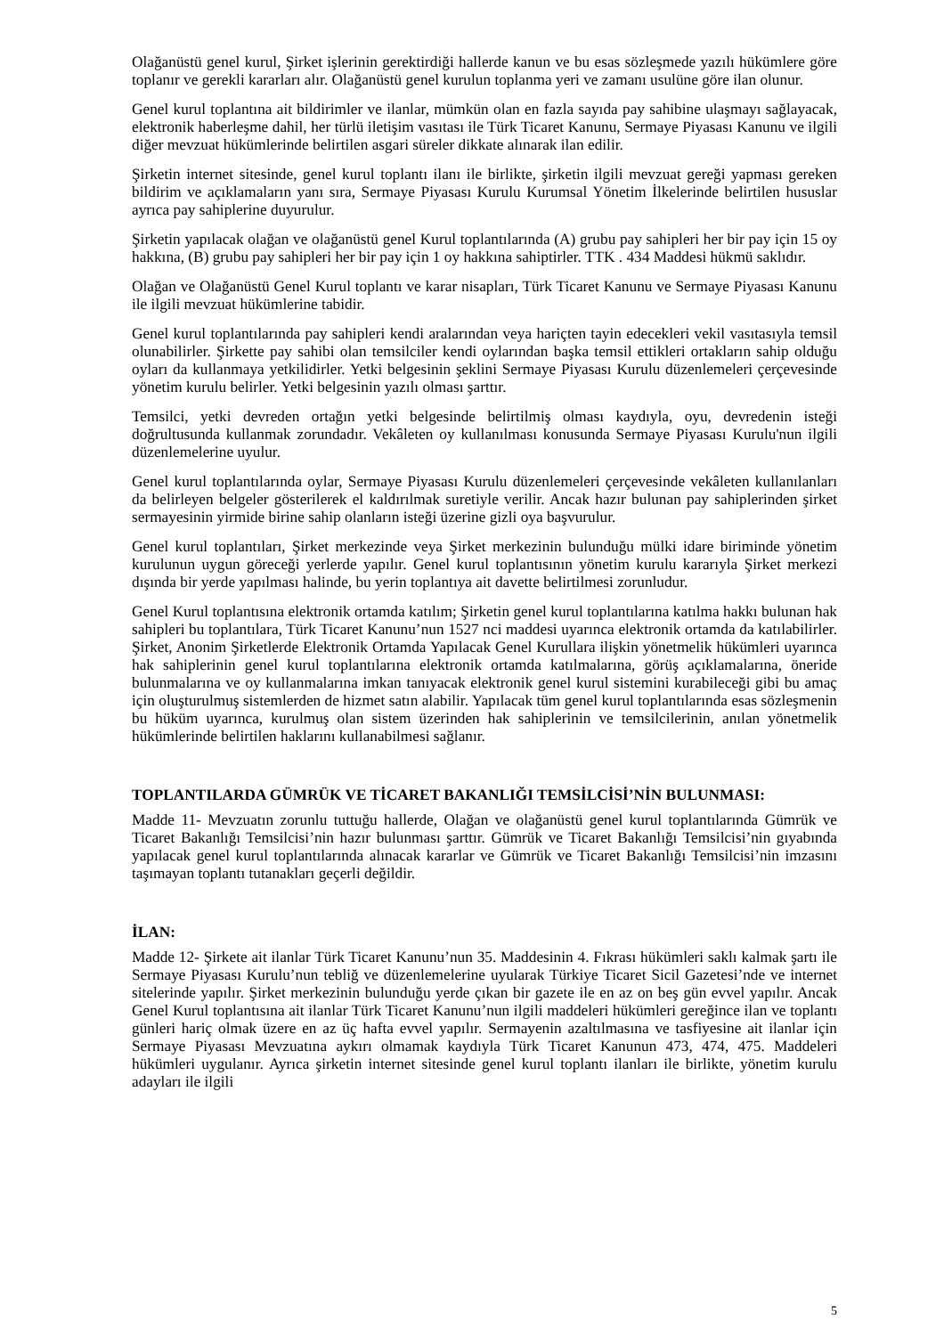Olağanüstü genel kurul, Şirket işlerinin gerektirdiği hallerde kanun ve bu esas sözleşmede yazılı hükümlere göre toplanır ve gerekli kararları alır. Olağanüstü genel kurulun toplanma yeri ve zamanı usulüne göre ilan olunur.
Genel kurul toplantına ait bildirimler ve ilanlar, mümkün olan en fazla sayıda pay sahibine ulaşmayı sağlayacak, elektronik haberleşme dahil, her türlü iletişim vasıtası ile Türk Ticaret Kanunu, Sermaye Piyasası Kanunu ve ilgili diğer mevzuat hükümlerinde belirtilen asgari süreler dikkate alınarak ilan edilir.
Şirketin internet sitesinde, genel kurul toplantı ilanı ile birlikte, şirketin ilgili mevzuat gereği yapması gereken bildirim ve açıklamaların yanı sıra, Sermaye Piyasası Kurulu Kurumsal Yönetim İlkelerinde belirtilen hususlar ayrıca pay sahiplerine duyurulur.
Şirketin yapılacak olağan ve olağanüstü genel Kurul toplantılarında (A) grubu pay sahipleri her bir pay için 15 oy hakkına, (B) grubu pay sahipleri her bir pay için 1 oy hakkına sahiptirler. TTK . 434 Maddesi hükmü saklıdır.
Olağan ve Olağanüstü Genel Kurul toplantı ve karar nisapları, Türk Ticaret Kanunu ve Sermaye Piyasası Kanunu ile ilgili mevzuat hükümlerine tabidir.
Genel kurul toplantılarında pay sahipleri kendi aralarından veya hariçten tayin edecekleri vekil vasıtasıyla temsil olunabilirler. Şirkette pay sahibi olan temsilciler kendi oylarından başka temsil ettikleri ortakların sahip olduğu oyları da kullanmaya yetkilidirler. Yetki belgesinin şeklini Sermaye Piyasası Kurulu düzenlemeleri çerçevesinde yönetim kurulu belirler. Yetki belgesinin yazılı olması şarttır.
Temsilci, yetki devreden ortağın yetki belgesinde belirtilmiş olması kaydıyla, oyu, devredenin isteği doğrultusunda kullanmak zorundadır. Vekâleten oy kullanılması konusunda Sermaye Piyasası Kurulu'nun ilgili düzenlemelerine uyulur.
Genel kurul toplantılarında oylar, Sermaye Piyasası Kurulu düzenlemeleri çerçevesinde vekâleten kullanılanları da belirleyen belgeler gösterilerek el kaldırılmak suretiyle verilir. Ancak hazır bulunan pay sahiplerinden şirket sermayesinin yirmide birine sahip olanların isteği üzerine gizli oya başvurulur.
Genel kurul toplantıları, Şirket merkezinde veya Şirket merkezinin bulunduğu mülki idare biriminde yönetim kurulunun uygun göreceği yerlerde yapılır. Genel kurul toplantısının yönetim kurulu kararıyla Şirket merkezi dışında bir yerde yapılması halinde, bu yerin toplantıya ait davette belirtilmesi zorunludur.
Genel Kurul toplantısına elektronik ortamda katılım; Şirketin genel kurul toplantılarına katılma hakkı bulunan hak sahipleri bu toplantılara, Türk Ticaret Kanunu’nun 1527 nci maddesi uyarınca elektronik ortamda da katılabilirler. Şirket, Anonim Şirketlerde Elektronik Ortamda Yapılacak Genel Kurullara ilişkin yönetmelik hükümleri uyarınca hak sahiplerinin genel kurul toplantılarına elektronik ortamda katılmalarına, görüş açıklamalarına, öneride bulunmalarına ve oy kullanmalarına imkan tanıyacak elektronik genel kurul sistemini kurabileceği gibi bu amaç için oluşturulmuş sistemlerden de hizmet satın alabilir. Yapılacak tüm genel kurul toplantılarında esas sözleşmenin bu hüküm uyarınca, kurulmuş olan sistem üzerinden hak sahiplerinin ve temsilcilerinin, anılan yönetmelik hükümlerinde belirtilen haklarını kullanabilmesi sağlanır.
TOPLANTILARDA GÜMRÜK VE TİCARET BAKANLIĞI TEMSİLCİSİ’NİN BULUNMASI:
Madde 11- Mevzuatın zorunlu tuttuğu hallerde, Olağan ve olağanüstü genel kurul toplantılarında Gümrük ve Ticaret Bakanlığı Temsilcisi’nin hazır bulunması şarttır. Gümrük ve Ticaret Bakanlığı Temsilcisi’nin gıyabında yapılacak genel kurul toplantılarında alınacak kararlar ve Gümrük ve Ticaret Bakanlığı Temsilcisi’nin imzasını taşımayan toplantı tutanakları geçerli değildir.
İLAN:
Madde 12- Şirkete ait ilanlar Türk Ticaret Kanunu’nun 35. Maddesinin 4. Fıkrası hükümleri saklı kalmak şartı ile Sermaye Piyasası Kurulu’nun tebliğ ve düzenlemelerine uyularak Türkiye Ticaret Sicil Gazetesi’nde ve internet sitelerinde yapılır. Şirket merkezinin bulunduğu yerde çıkan bir gazete ile en az on beş gün evvel yapılır. Ancak Genel Kurul toplantısına ait ilanlar Türk Ticaret Kanunu’nun ilgili maddeleri hükümleri gereğince ilan ve toplantı günleri hariç olmak üzere en az üç hafta evvel yapılır. Sermayenin azaltılmasına ve tasfiyesine ait ilanlar için Sermaye Piyasası Mevzuatına aykırı olmamak kaydıyla Türk Ticaret Kanunun 473, 474, 475. Maddeleri hükümleri uygulanır. Ayrıca şirketin internet sitesinde genel kurul toplantı ilanları ile birlikte, yönetim kurulu adayları ile ilgili
5